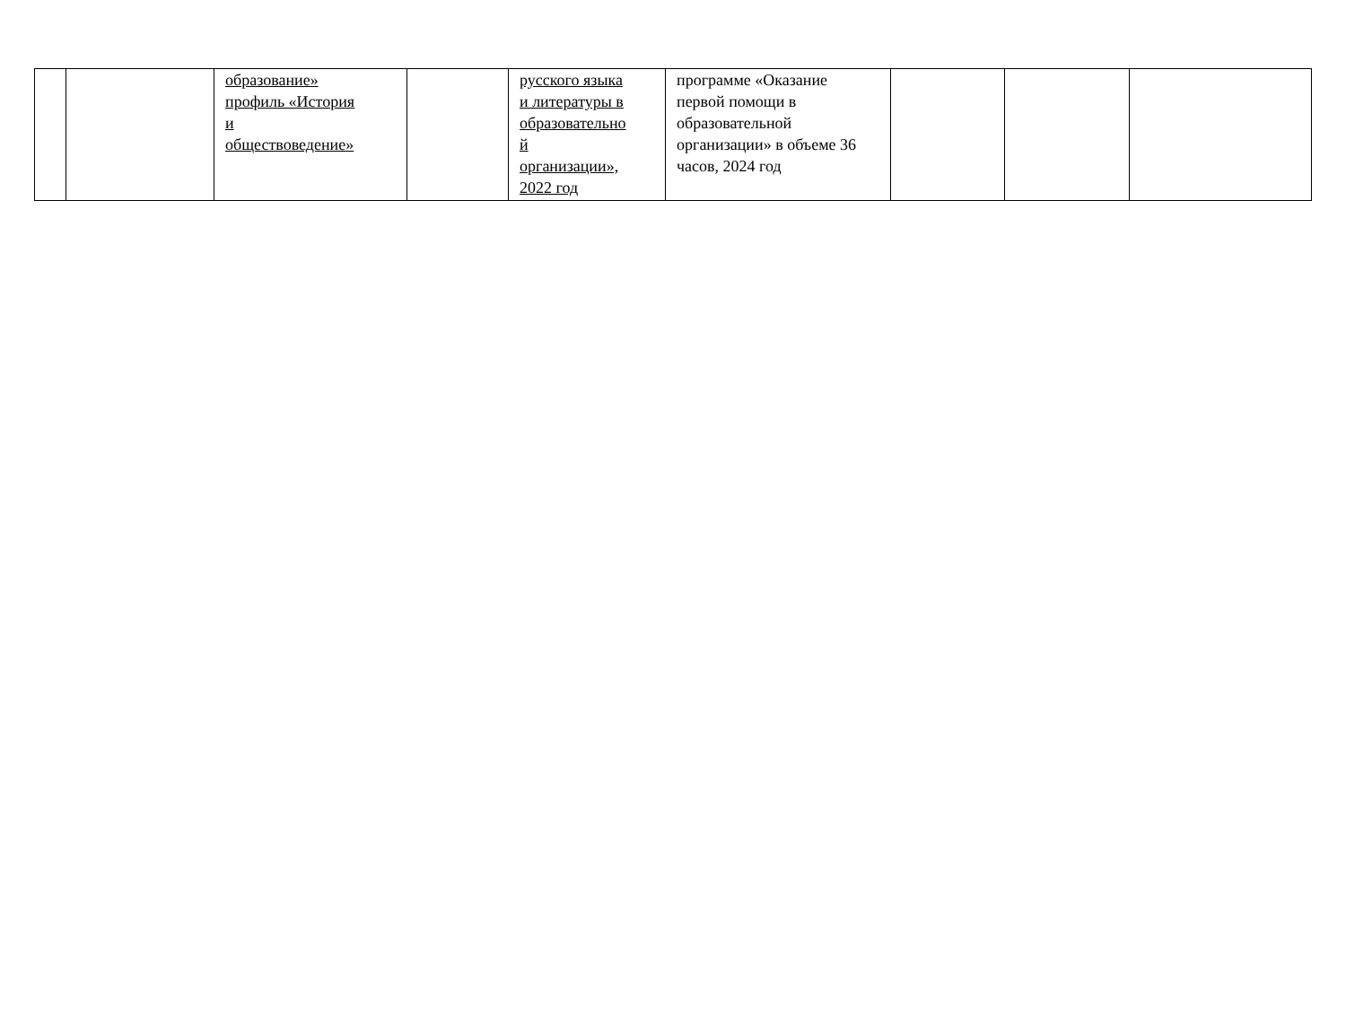| | | образование» профиль «История и обществоведение» | | русского языка и литературы в образовательно й организации», 2022 год | программе «Оказание первой помощи в образовательной организации» в объеме 36 часов, 2024 год | | | |